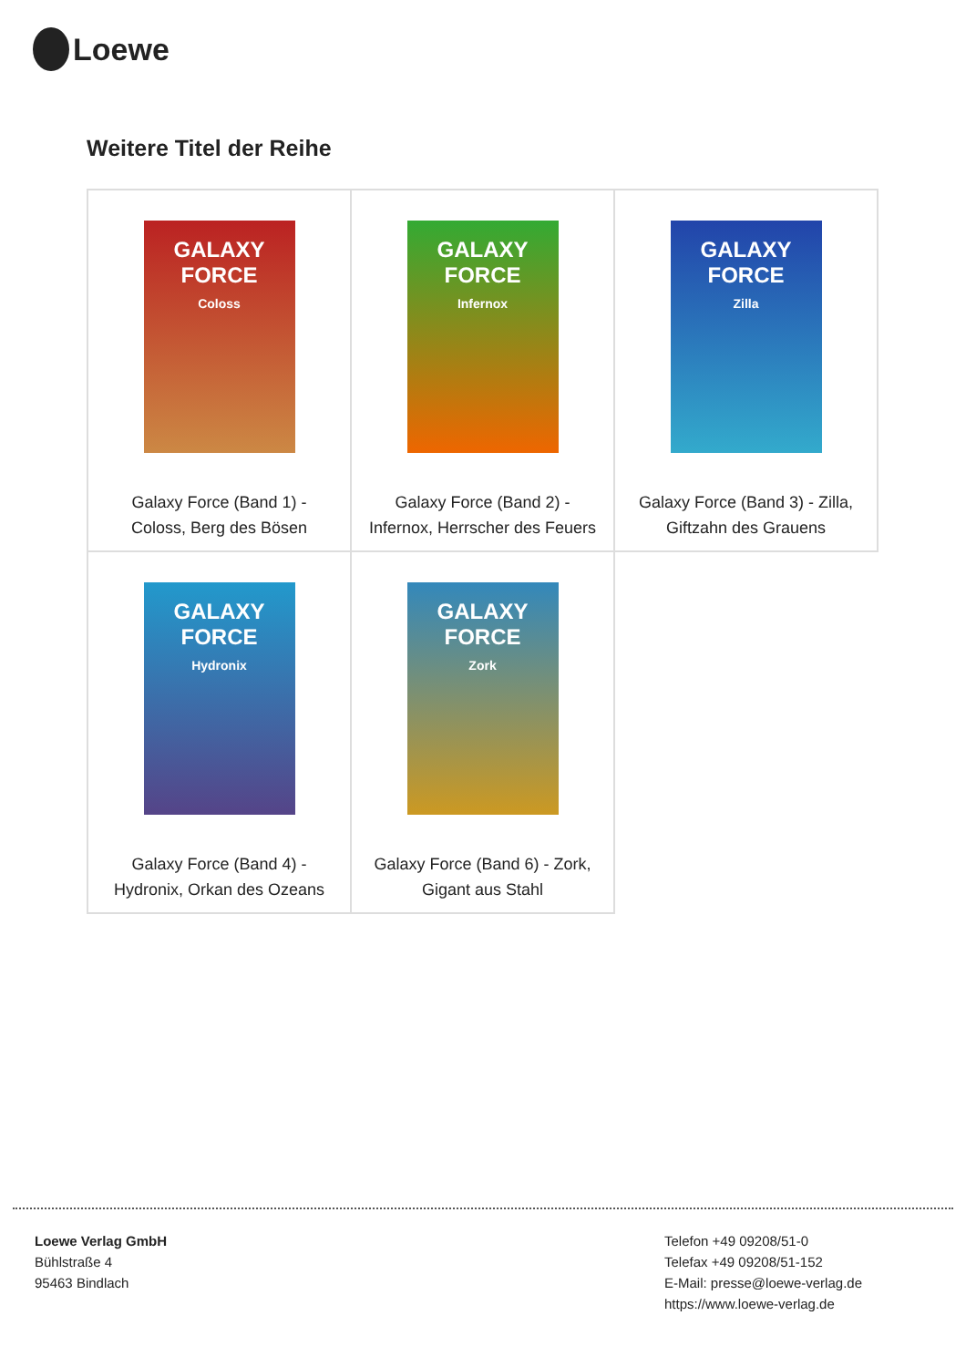Loewe
Weitere Titel der Reihe
| GALAXY FORCE Coloss Galaxy Force (Band 1) - Coloss, Berg des Bösen | GALAXY FORCE Infernox Galaxy Force (Band 2) - Infernox, Herrscher des Feuers | GALAXY FORCE Zilla Galaxy Force (Band 3) - Zilla, Giftzahn des Grauens |
| GALAXY FORCE Hydronix Galaxy Force (Band 4) - Hydronix, Orkan des Ozeans | GALAXY FORCE Zork Galaxy Force (Band 6) - Zork, Gigant aus Stahl | |
Loewe Verlag GmbH
Bühlstraße 4
95463 Bindlach
Telefon +49 09208/51-0
Telefax +49 09208/51-152
E-Mail: presse@loewe-verlag.de
https://www.loewe-verlag.de